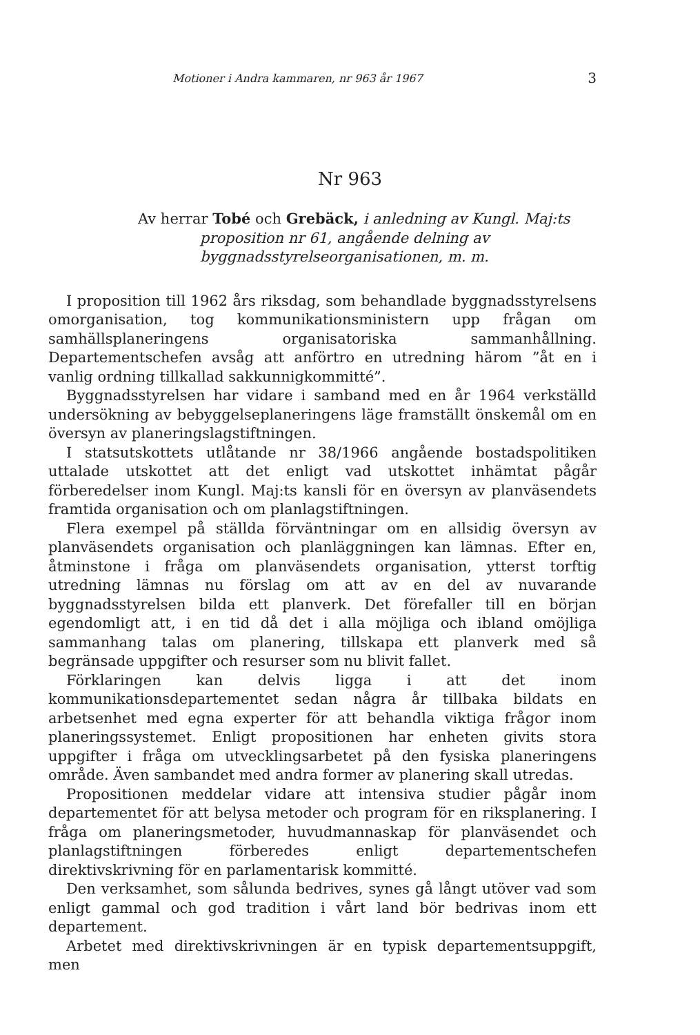Motioner i Andra kammaren, nr 963 år 1967 3
Nr 963
Av herrar Tobé och Grebäck, i anledning av Kungl. Maj:ts proposition nr 61, angående delning av byggnadsstyrelseorganisationen, m. m.
I proposition till 1962 års riksdag, som behandlade byggnadsstyrelsens omorganisation, tog kommunikationsministern upp frågan om samhällsplaneringens organisatoriska sammanhållning. Departementschefen avsåg att anförtro en utredning härom ”åt en i vanlig ordning tillkallad sakkunnigkommitté”.
Byggnadsstyrelsen har vidare i samband med en år 1964 verkställd undersökning av bebyggelseplaneringens läge framställt önskemål om en översyn av planeringslagstiftningen.
I statsutskottets utlåtande nr 38/1966 angående bostadspolitiken uttalade utskottet att det enligt vad utskottet inhämtat pågår förberedelser inom Kungl. Maj:ts kansli för en översyn av planväsendets framtida organisation och om planlagstiftningen.
Flera exempel på ställda förväntningar om en allsidig översyn av planväsendets organisation och planläggningen kan lämnas. Efter en, åtminstone i fråga om planväsendets organisation, ytterst torftig utredning lämnas nu förslag om att av en del av nuvarande byggnadsstyrelsen bilda ett planverk. Det förefaller till en början egendomligt att, i en tid då det i alla möjliga och ibland omöjliga sammanhang talas om planering, tillskapa ett planverk med så begränsade uppgifter och resurser som nu blivit fallet.
Förklaringen kan delvis ligga i att det inom kommunikationsdepartementet sedan några år tillbaka bildats en arbetsenhet med egna experter för att behandla viktiga frågor inom planeringssystemet. Enligt propositionen har enheten givits stora uppgifter i fråga om utvecklingsarbetet på den fysiska planeringens område. Även sambandet med andra former av planering skall utredas.
Propositionen meddelar vidare att intensiva studier pågår inom departementet för att belysa metoder och program för en riksplanering. I fråga om planeringsmetoder, huvudmannaskap för planväsendet och planlagstiftningen förberedes enligt departementschefen direktivskrivning för en parlamentarisk kommitté.
Den verksamhet, som sålunda bedrives, synes gå långt utöver vad som enligt gammal och god tradition i vårt land bör bedrivas inom ett departement.
Arbetet med direktivskrivningen är en typisk departementsuppgift, men